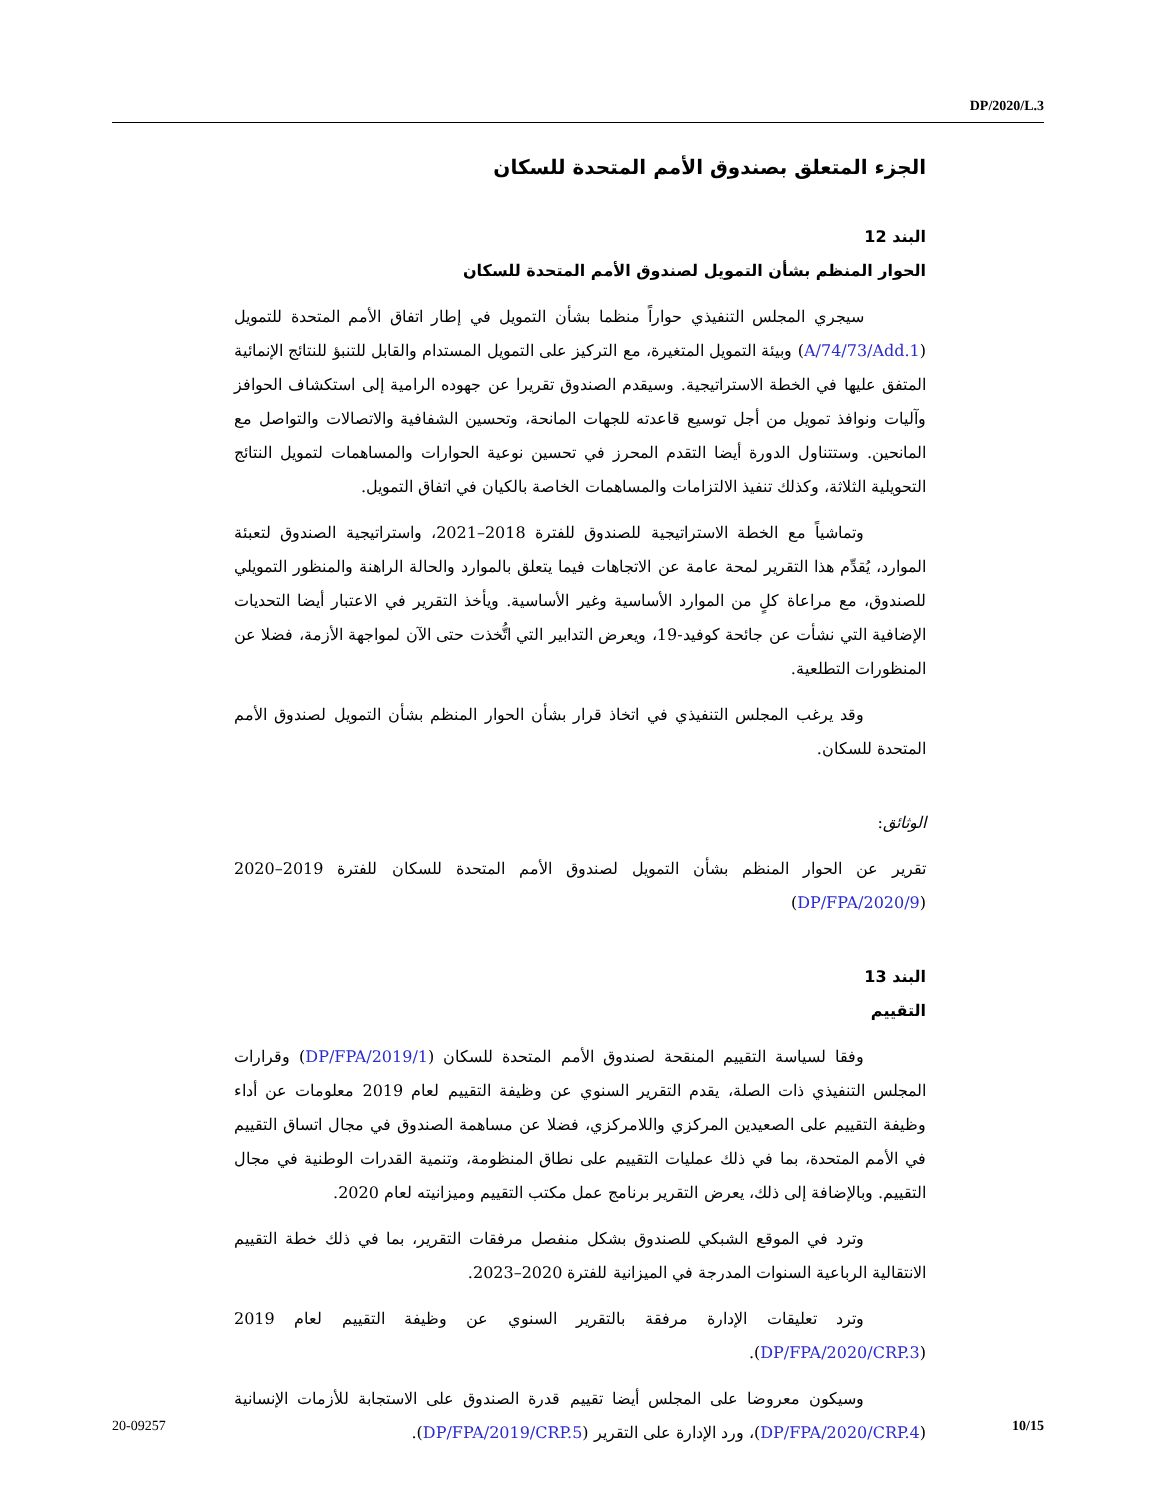DP/2020/L.3
الجزء المتعلق بصندوق الأمم المتحدة للسكان
البند 12
الحوار المنظم بشأن التمويل لصندوق الأمم المتحدة للسكان
سيجري المجلس التنفيذي حواراً منظما بشأن التمويل في إطار اتفاق الأمم المتحدة للتمويل (A/74/73/Add.1) وبيئة التمويل المتغيرة، مع التركيز على التمويل المستدام والقابل للتنبؤ للنتائج الإنمائية المتفق عليها في الخطة الاستراتيجية. وسيقدم الصندوق تقريرا عن جهوده الرامية إلى استكشاف الحوافز وآليات ونوافذ تمويل من أجل توسيع قاعدته للجهات المانحة، وتحسين الشفافية والاتصالات والتواصل مع المانحين. وستتناول الدورة أيضا التقدم المحرز في تحسين نوعية الحوارات والمساهمات لتمويل النتائج التحويلية الثلاثة، وكذلك تنفيذ الالتزامات والمساهمات الخاصة بالكيان في اتفاق التمويل.
وتماشياً مع الخطة الاستراتيجية للصندوق للفترة 2018–2021، واستراتيجية الصندوق لتعبئة الموارد، يُقدِّم هذا التقرير لمحة عامة عن الاتجاهات فيما يتعلق بالموارد والحالة الراهنة والمنظور التمويلي للصندوق، مع مراعاة كلٍ من الموارد الأساسية وغير الأساسية. ويأخذ التقرير في الاعتبار أيضا التحديات الإضافية التي نشأت عن جائحة كوفيد-19، ويعرض التدابير التي اتُّخذت حتى الآن لمواجهة الأزمة، فضلا عن المنظورات التطلعية.
وقد يرغب المجلس التنفيذي في اتخاذ قرار بشأن الحوار المنظم بشأن التمويل لصندوق الأمم المتحدة للسكان.
الوثائق:
تقرير عن الحوار المنظم بشأن التمويل لصندوق الأمم المتحدة للسكان للفترة 2019–2020 (DP/FPA/2020/9)
البند 13
التقييم
وفقا لسياسة التقييم المنقحة لصندوق الأمم المتحدة للسكان (DP/FPA/2019/1) وقرارات المجلس التنفيذي ذات الصلة، يقدم التقرير السنوي عن وظيفة التقييم لعام 2019 معلومات عن أداء وظيفة التقييم على الصعيدين المركزي واللامركزي، فضلا عن مساهمة الصندوق في مجال اتساق التقييم في الأمم المتحدة، بما في ذلك عمليات التقييم على نطاق المنظومة، وتنمية القدرات الوطنية في مجال التقييم. وبالإضافة إلى ذلك، يعرض التقرير برنامج عمل مكتب التقييم وميزانيته لعام 2020.
وترد في الموقع الشبكي للصندوق بشكل منفصل مرفقات التقرير، بما في ذلك خطة التقييم الانتقالية الرباعية السنوات المدرجة في الميزانية للفترة 2020–2023.
وترد تعليقات الإدارة مرفقة بالتقرير السنوي عن وظيفة التقييم لعام 2019 (DP/FPA/2020/CRP.3).
وسيكون معروضا على المجلس أيضا تقييم قدرة الصندوق على الاستجابة للأزمات الإنسانية (DP/FPA/2020/CRP.4)، ورد الإدارة على التقرير (DP/FPA/2019/CRP.5).
20-09257 10/15